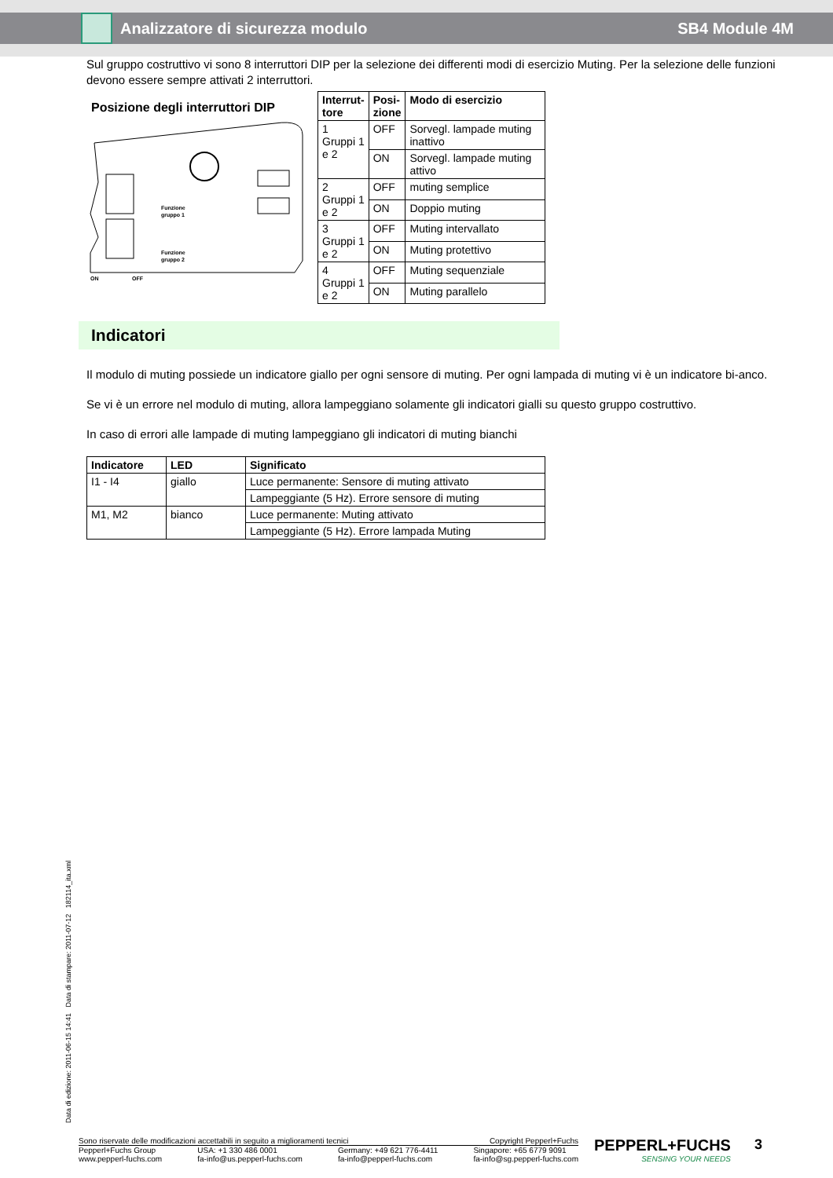Analizzatore di sicurezza modulo
SB4 Module 4M
Sul gruppo costruttivo vi sono 8 interruttori DIP per la selezione dei differenti modi di esercizio Muting. Per la selezione delle funzioni devono essere sempre attivati 2 interruttori.
Posizione degli interruttori DIP
Funzione
gruppo 1
Funzione
gruppo 2
ON
OFF
| Interrut- tore | Posi- zione | Modo di esercizio |
| --- | --- | --- |
| 1 Gruppi 1 e 2 | OFF | Sorvegl. lampade muting inattivo |
| | ON | Sorvegl. lampade muting attivo |
| 2 Gruppi 1 e 2 | OFF | muting semplice |
| | ON | Doppio muting |
| 3 Gruppi 1 e 2 | OFF | Muting intervallato |
| | ON | Muting protettivo |
| 4 Gruppi 1 e 2 | OFF | Muting sequenziale |
| | ON | Muting parallelo |
Indicatori
Il modulo di muting possiede un indicatore giallo per ogni sensore di muting. Per ogni lampada di muting vi è un indicatore bi-anco.
Se vi è un errore nel modulo di muting, allora lampeggiano solamente gli indicatori gialli su questo gruppo costruttivo.
In caso di errori alle lampade di muting lampeggiano gli indicatori di muting bianchi
| Indicatore | LED | Significato |
| --- | --- | --- |
| I1 - I4 | giallo | Luce permanente: Sensore di muting attivato |
| | | Lampeggiante (5 Hz). Errore sensore di muting |
| M1, M2 | bianco | Luce permanente: Muting attivato |
| | | Lampeggiante (5 Hz). Errore lampada Muting |
Data di edizione: 2011-06-15 14:41 Data di stampare: 2011-07-12 182114_ita.xml
Sono riservate delle modificazioni accettabili in seguito a miglioramenti tecnici Copyright Pepperl+Fuchs
Pepperl+Fuchs Group
www.pepperl-fuchs.com USA: +1 330 486 0001
fa-info@us.pepperl-fuchs.com Germany: +49 621 776-4411
fa-info@pepperl-fuchs.com Singapore: +65 6779 9091
fa-info@sg.pepperl-fuchs.com
PEPPERL+FUCHS
SENSING YOUR NEEDS
3